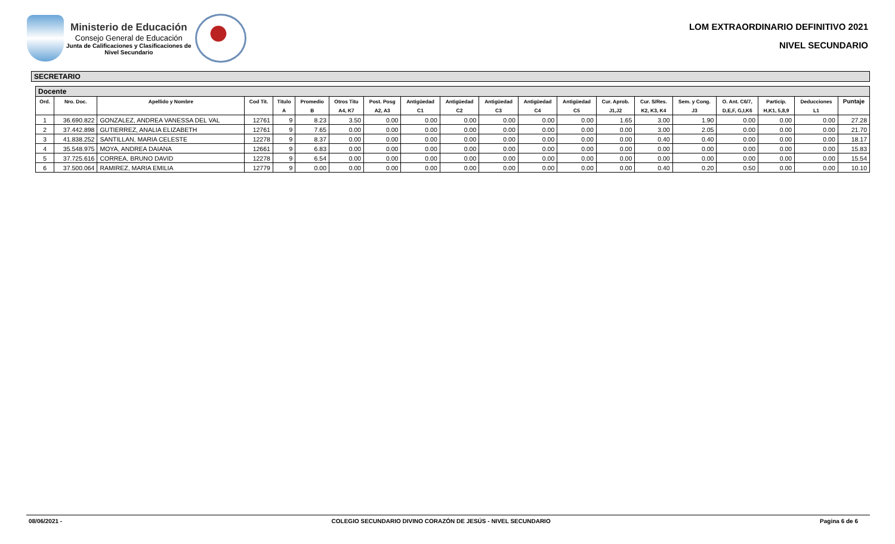Ministerio de Educación
Consejo General de Educación
Junta de Calificaciones y Clasificaciones de
Nivel Secundario
LOM EXTRAORDINARIO DEFINITIVO 2021
NIVEL SECUNDARIO
SECRETARIO
Docente
| Ord. | Nro. Doc. | Apellido y Nombre | Cod Tit. | Titulo | Promedio | Otros Titu | Post. Posg | Antigüedad | Antigüedad | Antigüedad | Antigüedad | Antigüedad | Cur. Aprob. | Cur. S/Res. | Sem. y Cong. | O. Ant. C6/7, | Particip. | Deducciones | Puntaje |
| --- | --- | --- | --- | --- | --- | --- | --- | --- | --- | --- | --- | --- | --- | --- | --- | --- | --- | --- | --- |
| | | | | A | B | A4, K7 | A2, A3 | C1 | C2 | C3 | C4 | C5 | J1,J2 | K2, K3, K4 | J3 | D,E,F, G,I,K6 | H,K1, 5,8,9 | L1 | |
| 1 | 36.690.822 | GONZALEZ, ANDREA VANESSA DEL VAL | 12761 | 9 | 8.23 | 3.50 | 0.00 | 0.00 | 0.00 | 0.00 | 0.00 | 0.00 | 1.65 | 3.00 | 1.90 | 0.00 | 0.00 | 0.00 | 27.28 |
| 2 | 37.442.898 | GUTIERREZ, ANALIA ELIZABETH | 12761 | 9 | 7.65 | 0.00 | 0.00 | 0.00 | 0.00 | 0.00 | 0.00 | 0.00 | 0.00 | 3.00 | 2.05 | 0.00 | 0.00 | 0.00 | 21.70 |
| 3 | 41.838.252 | SANTILLAN, MARIA CELESTE | 12278 | 9 | 8.37 | 0.00 | 0.00 | 0.00 | 0.00 | 0.00 | 0.00 | 0.00 | 0.00 | 0.40 | 0.40 | 0.00 | 0.00 | 0.00 | 18.17 |
| 4 | 35.548.975 | MOYA, ANDREA DAIANA | 12661 | 9 | 6.83 | 0.00 | 0.00 | 0.00 | 0.00 | 0.00 | 0.00 | 0.00 | 0.00 | 0.00 | 0.00 | 0.00 | 0.00 | 0.00 | 15.83 |
| 5 | 37.725.616 | CORREA, BRUNO DAVID | 12278 | 9 | 6.54 | 0.00 | 0.00 | 0.00 | 0.00 | 0.00 | 0.00 | 0.00 | 0.00 | 0.00 | 0.00 | 0.00 | 0.00 | 0.00 | 15.54 |
| 6 | 37.500.064 | RAMIREZ, MARIA EMILIA | 12779 | 9 | 0.00 | 0.00 | 0.00 | 0.00 | 0.00 | 0.00 | 0.00 | 0.00 | 0.00 | 0.40 | 0.20 | 0.50 | 0.00 | 0.00 | 10.10 |
08/06/2021 - COLEGIO SECUNDARIO DIVINO CORAZÓN DE JESÚS - NIVEL SECUNDARIO Pagina 6 de 6